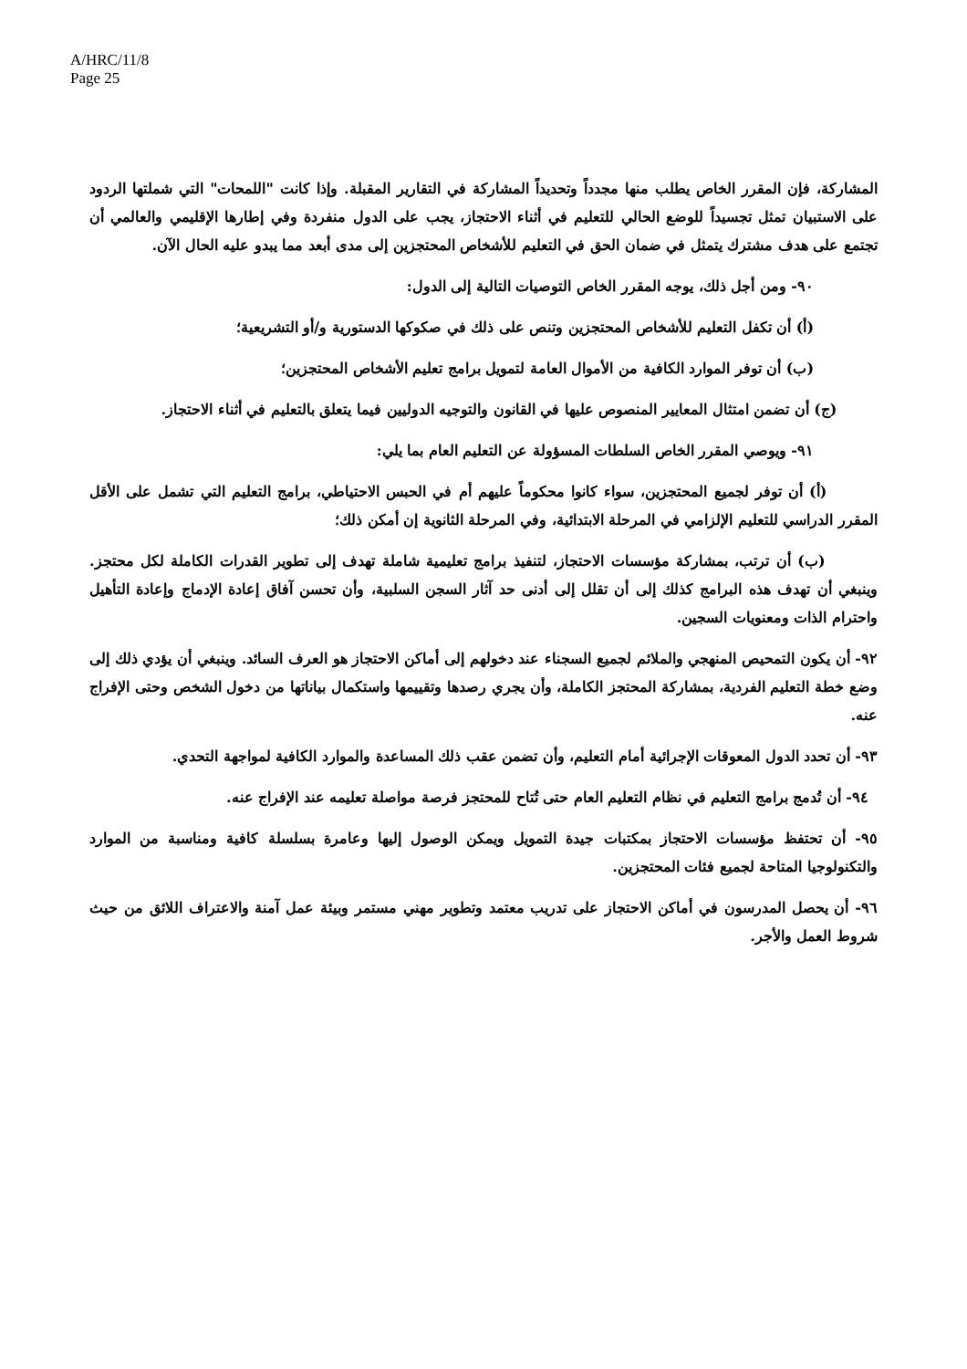A/HRC/11/8
Page 25
المشاركة، فإن المقرر الخاص يطلب منها مجدداً وتحديداً المشاركة في التقارير المقبلة. وإذا كانت "اللمحات" التي شملتها الردود على الاستبيان تمثل تجسيداً للوضع الحالي للتعليم في أثناء الاحتجاز، يجب على الدول منفردة وفي إطارها الإقليمي والعالمي أن تجتمع على هدف مشترك يتمثل في ضمان الحق في التعليم للأشخاص المحتجزين إلى مدى أبعد مما يبدو عليه الحال الآن.
٩٠- ومن أجل ذلك، يوجه المقرر الخاص التوصيات التالية إلى الدول:
(أ) أن تكفل التعليم للأشخاص المحتجزين وتنص على ذلك في صكوكها الدستورية و/أو التشريعية؛
(ب) أن توفر الموارد الكافية من الأموال العامة لتمويل برامج تعليم الأشخاص المحتجزين؛
(ج) أن تضمن امتثال المعايير المنصوص عليها في القانون والتوجيه الدوليين فيما يتعلق بالتعليم في أثناء الاحتجاز.
٩١- ويوصي المقرر الخاص السلطات المسؤولة عن التعليم العام بما يلي:
(أ) أن توفر لجميع المحتجزين، سواء كانوا محكوماً عليهم أم في الحبس الاحتياطي، برامج التعليم التي تشمل على الأقل المقرر الدراسي للتعليم الإلزامي في المرحلة الابتدائية، وفي المرحلة الثانوية إن أمكن ذلك؛
(ب) أن ترتب، بمشاركة مؤسسات الاحتجاز، لتنفيذ برامج تعليمية شاملة تهدف إلى تطوير القدرات الكاملة لكل محتجز. وينبغي أن تهدف هذه البرامج كذلك إلى أن تقلل إلى أدنى حد آثار السجن السلبية، وأن تحسن آفاق إعادة الإدماج وإعادة التأهيل واحترام الذات ومعنويات السجين.
٩٢- أن يكون التمحيص المنهجي والملائم لجميع السجناء عند دخولهم إلى أماكن الاحتجاز هو العرف السائد. وينبغي أن يؤدي ذلك إلى وضع خطة التعليم الفردية، بمشاركة المحتجز الكاملة، وأن يجري رصدها وتقييمها واستكمال بياناتها من دخول الشخص وحتى الإفراج عنه.
٩٣- أن تحدد الدول المعوقات الإجرائية أمام التعليم، وأن تضمن عقب ذلك المساعدة والموارد الكافية لمواجهة التحدي.
٩٤- أن تُدمج برامج التعليم في نظام التعليم العام حتى تُتاح للمحتجز فرصة مواصلة تعليمه عند الإفراج عنه.
٩٥- أن تحتفظ مؤسسات الاحتجاز بمكتبات جيدة التمويل ويمكن الوصول إليها وعامرة بسلسلة كافية ومناسبة من الموارد والتكنولوجيا المتاحة لجميع فئات المحتجزين.
٩٦- أن يحصل المدرسون في أماكن الاحتجاز على تدريب معتمد وتطوير مهني مستمر وبيئة عمل آمنة والاعتراف اللائق من حيث شروط العمل والأجر.